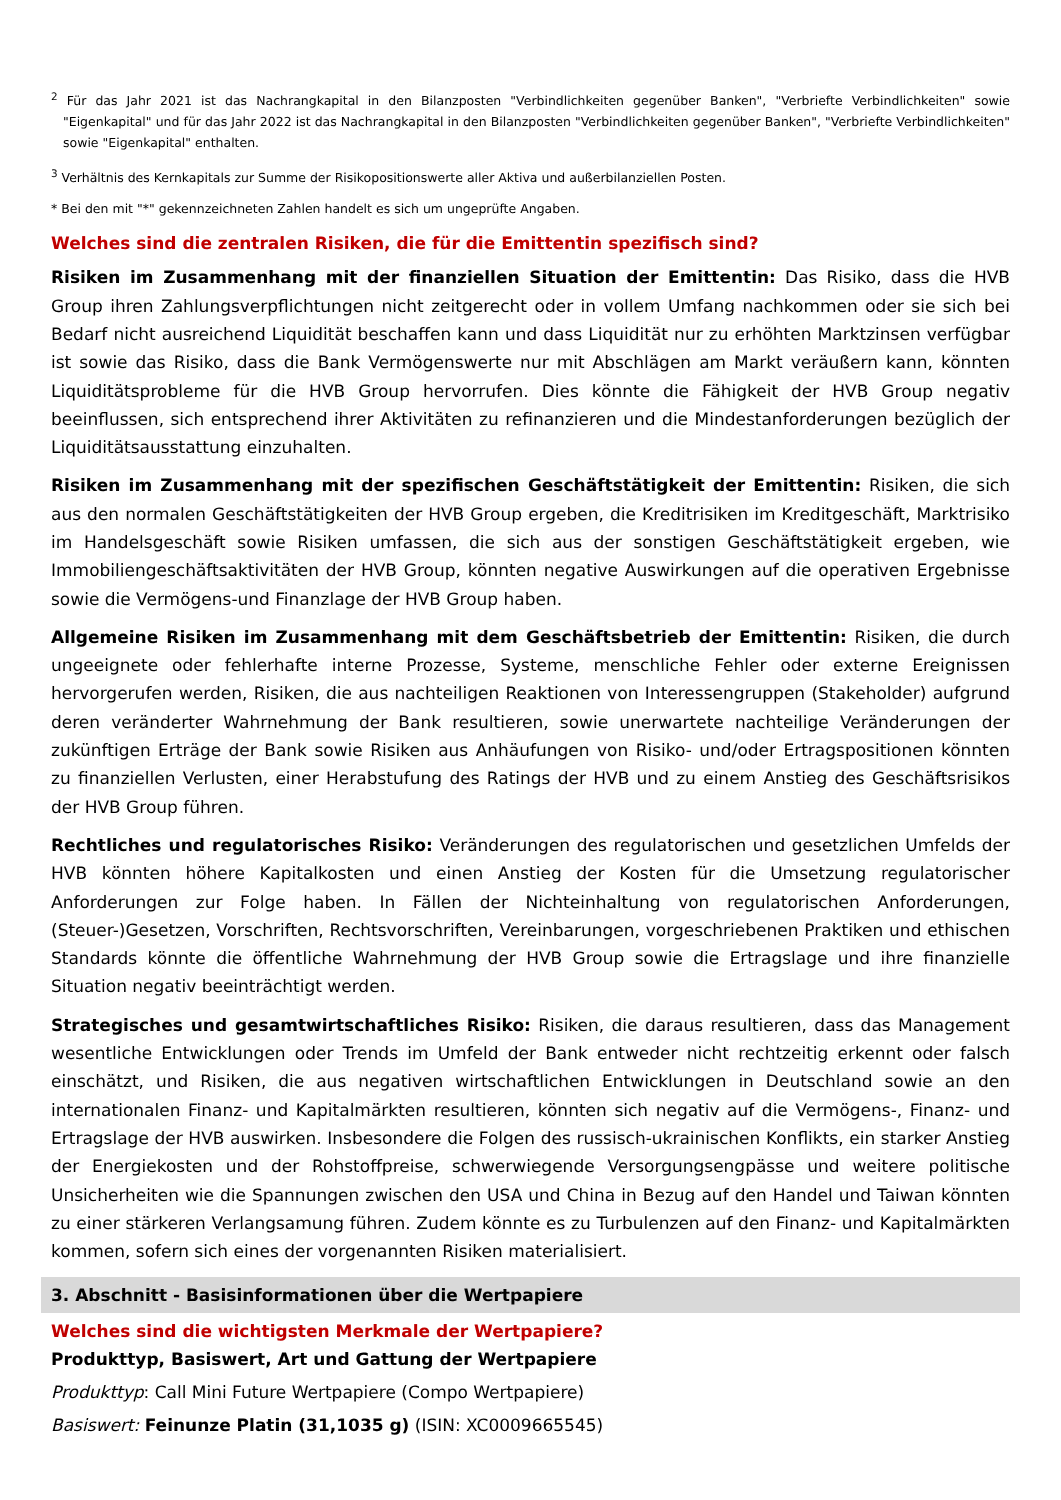<sup>2</sup> Für das Jahr 2021 ist das Nachrangkapital in den Bilanzposten "Verbindlichkeiten gegenüber Banken", "Verbriefte Verbindlichkeiten" sowie "Eigenkapital" und für das Jahr 2022 ist das Nachrangkapital in den Bilanzposten "Verbindlichkeiten gegenüber Banken", "Verbriefte Verbindlichkeiten" sowie "Eigenkapital" enthalten.
<sup>3</sup> Verhältnis des Kernkapitals zur Summe der Risikopositionswerte aller Aktiva und außerbilanziellen Posten.
* Bei den mit "*" gekennzeichneten Zahlen handelt es sich um ungeprüfte Angaben.
Welches sind die zentralen Risiken, die für die Emittentin spezifisch sind?
Risiken im Zusammenhang mit der finanziellen Situation der Emittentin: Das Risiko, dass die HVB Group ihren Zahlungsverpflichtungen nicht zeitgerecht oder in vollem Umfang nachkommen oder sie sich bei Bedarf nicht ausreichend Liquidität beschaffen kann und dass Liquidität nur zu erhöhten Marktzinsen verfügbar ist sowie das Risiko, dass die Bank Vermögenswerte nur mit Abschlägen am Markt veräußern kann, könnten Liquiditätsprobleme für die HVB Group hervorrufen. Dies könnte die Fähigkeit der HVB Group negativ beeinflussen, sich entsprechend ihrer Aktivitäten zu refinanzieren und die Mindestanforderungen bezüglich der Liquiditätsausstattung einzuhalten.
Risiken im Zusammenhang mit der spezifischen Geschäftstätigkeit der Emittentin: Risiken, die sich aus den normalen Geschäftstätigkeiten der HVB Group ergeben, die Kreditrisiken im Kreditgeschäft, Marktrisiko im Handelsgeschäft sowie Risiken umfassen, die sich aus der sonstigen Geschäftstätigkeit ergeben, wie Immobiliengeschäftsaktivitäten der HVB Group, könnten negative Auswirkungen auf die operativen Ergebnisse sowie die Vermögens-und Finanzlage der HVB Group haben.
Allgemeine Risiken im Zusammenhang mit dem Geschäftsbetrieb der Emittentin: Risiken, die durch ungeeignete oder fehlerhafte interne Prozesse, Systeme, menschliche Fehler oder externe Ereignissen hervorgerufen werden, Risiken, die aus nachteiligen Reaktionen von Interessengruppen (Stakeholder) aufgrund deren veränderter Wahrnehmung der Bank resultieren, sowie unerwartete nachteilige Veränderungen der zukünftigen Erträge der Bank sowie Risiken aus Anhäufungen von Risiko- und/oder Ertragspositionen könnten zu finanziellen Verlusten, einer Herabstufung des Ratings der HVB und zu einem Anstieg des Geschäftsrisikos der HVB Group führen.
Rechtliches und regulatorisches Risiko: Veränderungen des regulatorischen und gesetzlichen Umfelds der HVB könnten höhere Kapitalkosten und einen Anstieg der Kosten für die Umsetzung regulatorischer Anforderungen zur Folge haben. In Fällen der Nichteinhaltung von regulatorischen Anforderungen, (Steuer-)Gesetzen, Vorschriften, Rechtsvorschriften, Vereinbarungen, vorgeschriebenen Praktiken und ethischen Standards könnte die öffentliche Wahrnehmung der HVB Group sowie die Ertragslage und ihre finanzielle Situation negativ beeinträchtigt werden.
Strategisches und gesamtwirtschaftliches Risiko: Risiken, die daraus resultieren, dass das Management wesentliche Entwicklungen oder Trends im Umfeld der Bank entweder nicht rechtzeitig erkennt oder falsch einschätzt, und Risiken, die aus negativen wirtschaftlichen Entwicklungen in Deutschland sowie an den internationalen Finanz- und Kapitalmärkten resultieren, könnten sich negativ auf die Vermögens-, Finanz- und Ertragslage der HVB auswirken. Insbesondere die Folgen des russisch-ukrainischen Konflikts, ein starker Anstieg der Energiekosten und der Rohstoffpreise, schwerwiegende Versorgungsengpässe und weitere politische Unsicherheiten wie die Spannungen zwischen den USA und China in Bezug auf den Handel und Taiwan könnten zu einer stärkeren Verlangsamung führen. Zudem könnte es zu Turbulenzen auf den Finanz- und Kapitalmärkten kommen, sofern sich eines der vorgenannten Risiken materialisiert.
3. Abschnitt - Basisinformationen über die Wertpapiere
Welches sind die wichtigsten Merkmale der Wertpapiere?
Produkttyp, Basiswert, Art und Gattung der Wertpapiere
Produkttyp: Call Mini Future Wertpapiere (Compo Wertpapiere)
Basiswert: Feinunze Platin (31,1035 g) (ISIN: XC0009665545)